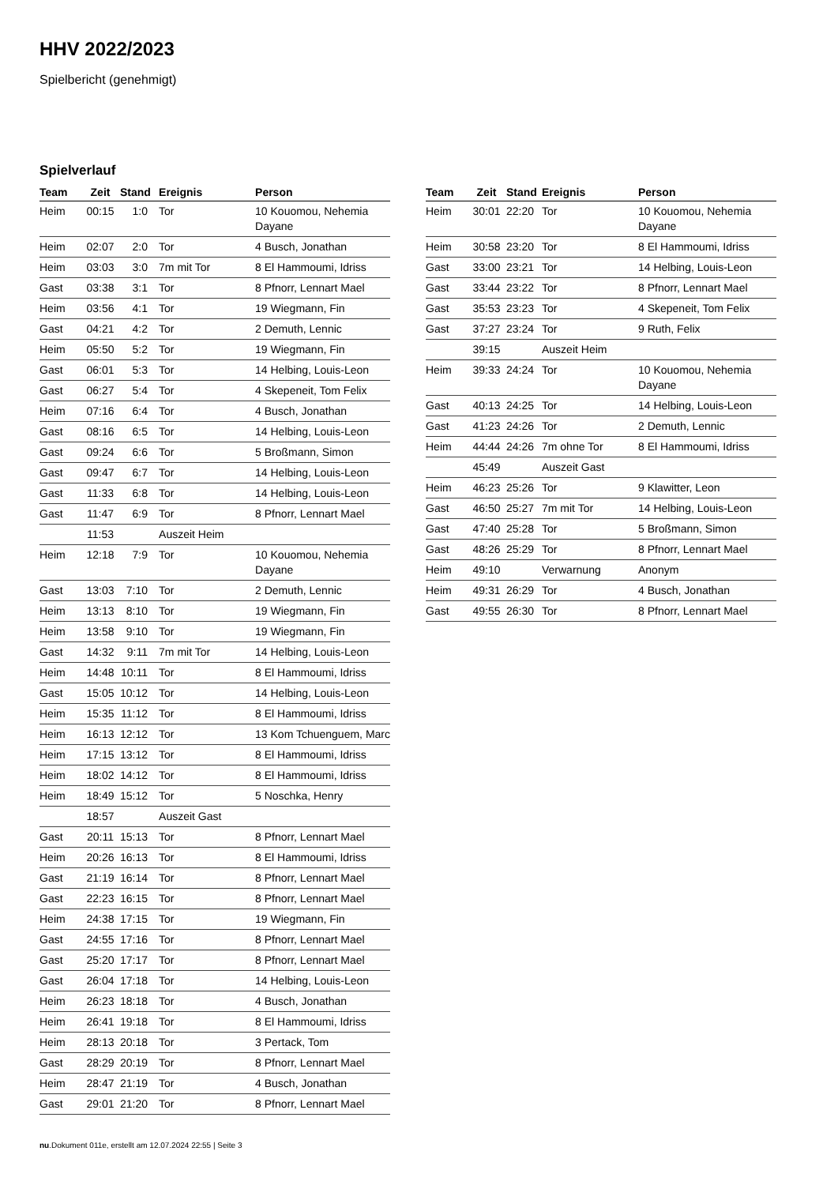HHV 2022/2023
Spielbericht (genehmigt)
Spielverlauf
| Team | Zeit | Stand | Ereignis | Person |
| --- | --- | --- | --- | --- |
| Heim | 00:15 | 1:0 | Tor | 10 Kouomou, Nehemia Dayane |
| Heim | 02:07 | 2:0 | Tor | 4 Busch, Jonathan |
| Heim | 03:03 | 3:0 | 7m mit Tor | 8 El Hammoumi, Idriss |
| Gast | 03:38 | 3:1 | Tor | 8 Pfnorr, Lennart Mael |
| Heim | 03:56 | 4:1 | Tor | 19 Wiegmann, Fin |
| Gast | 04:21 | 4:2 | Tor | 2 Demuth, Lennic |
| Heim | 05:50 | 5:2 | Tor | 19 Wiegmann, Fin |
| Gast | 06:01 | 5:3 | Tor | 14 Helbing, Louis-Leon |
| Gast | 06:27 | 5:4 | Tor | 4 Skepeneit, Tom Felix |
| Heim | 07:16 | 6:4 | Tor | 4 Busch, Jonathan |
| Gast | 08:16 | 6:5 | Tor | 14 Helbing, Louis-Leon |
| Gast | 09:24 | 6:6 | Tor | 5 Broßmann, Simon |
| Gast | 09:47 | 6:7 | Tor | 14 Helbing, Louis-Leon |
| Gast | 11:33 | 6:8 | Tor | 14 Helbing, Louis-Leon |
| Gast | 11:47 | 6:9 | Tor | 8 Pfnorr, Lennart Mael |
| | 11:53 | | Auszeit Heim | |
| Heim | 12:18 | 7:9 | Tor | 10 Kouomou, Nehemia Dayane |
| Gast | 13:03 | 7:10 | Tor | 2 Demuth, Lennic |
| Heim | 13:13 | 8:10 | Tor | 19 Wiegmann, Fin |
| Heim | 13:58 | 9:10 | Tor | 19 Wiegmann, Fin |
| Gast | 14:32 | 9:11 | 7m mit Tor | 14 Helbing, Louis-Leon |
| Heim | 14:48 | 10:11 | Tor | 8 El Hammoumi, Idriss |
| Gast | 15:05 | 10:12 | Tor | 14 Helbing, Louis-Leon |
| Heim | 15:35 | 11:12 | Tor | 8 El Hammoumi, Idriss |
| Heim | 16:13 | 12:12 | Tor | 13 Kom Tchuenguem, Marc |
| Heim | 17:15 | 13:12 | Tor | 8 El Hammoumi, Idriss |
| Heim | 18:02 | 14:12 | Tor | 8 El Hammoumi, Idriss |
| Heim | 18:49 | 15:12 | Tor | 5 Noschka, Henry |
| | 18:57 | | Auszeit Gast | |
| Gast | 20:11 | 15:13 | Tor | 8 Pfnorr, Lennart Mael |
| Heim | 20:26 | 16:13 | Tor | 8 El Hammoumi, Idriss |
| Gast | 21:19 | 16:14 | Tor | 8 Pfnorr, Lennart Mael |
| Gast | 22:23 | 16:15 | Tor | 8 Pfnorr, Lennart Mael |
| Heim | 24:38 | 17:15 | Tor | 19 Wiegmann, Fin |
| Gast | 24:55 | 17:16 | Tor | 8 Pfnorr, Lennart Mael |
| Gast | 25:20 | 17:17 | Tor | 8 Pfnorr, Lennart Mael |
| Gast | 26:04 | 17:18 | Tor | 14 Helbing, Louis-Leon |
| Heim | 26:23 | 18:18 | Tor | 4 Busch, Jonathan |
| Heim | 26:41 | 19:18 | Tor | 8 El Hammoumi, Idriss |
| Heim | 28:13 | 20:18 | Tor | 3 Pertack, Tom |
| Gast | 28:29 | 20:19 | Tor | 8 Pfnorr, Lennart Mael |
| Heim | 28:47 | 21:19 | Tor | 4 Busch, Jonathan |
| Gast | 29:01 | 21:20 | Tor | 8 Pfnorr, Lennart Mael |
| Team | Zeit | Stand | Ereignis | Person |
| --- | --- | --- | --- | --- |
| Heim | 30:01 | 22:20 | Tor | 10 Kouomou, Nehemia Dayane |
| Heim | 30:58 | 23:20 | Tor | 8 El Hammoumi, Idriss |
| Gast | 33:00 | 23:21 | Tor | 14 Helbing, Louis-Leon |
| Gast | 33:44 | 23:22 | Tor | 8 Pfnorr, Lennart Mael |
| Gast | 35:53 | 23:23 | Tor | 4 Skepeneit, Tom Felix |
| Gast | 37:27 | 23:24 | Tor | 9 Ruth, Felix |
| | 39:15 | | Auszeit Heim | |
| Heim | 39:33 | 24:24 | Tor | 10 Kouomou, Nehemia Dayane |
| Gast | 40:13 | 24:25 | Tor | 14 Helbing, Louis-Leon |
| Gast | 41:23 | 24:26 | Tor | 2 Demuth, Lennic |
| Heim | 44:44 | 24:26 | 7m ohne Tor | 8 El Hammoumi, Idriss |
| | 45:49 | | Auszeit Gast | |
| Heim | 46:23 | 25:26 | Tor | 9 Klawitter, Leon |
| Gast | 46:50 | 25:27 | 7m mit Tor | 14 Helbing, Louis-Leon |
| Gast | 47:40 | 25:28 | Tor | 5 Broßmann, Simon |
| Gast | 48:26 | 25:29 | Tor | 8 Pfnorr, Lennart Mael |
| Heim | 49:10 | | Verwarnung | Anonym |
| Heim | 49:31 | 26:29 | Tor | 4 Busch, Jonathan |
| Gast | 49:55 | 26:30 | Tor | 8 Pfnorr, Lennart Mael |
nu.Dokument 011e, erstellt am 12.07.2024 22:55 | Seite 3